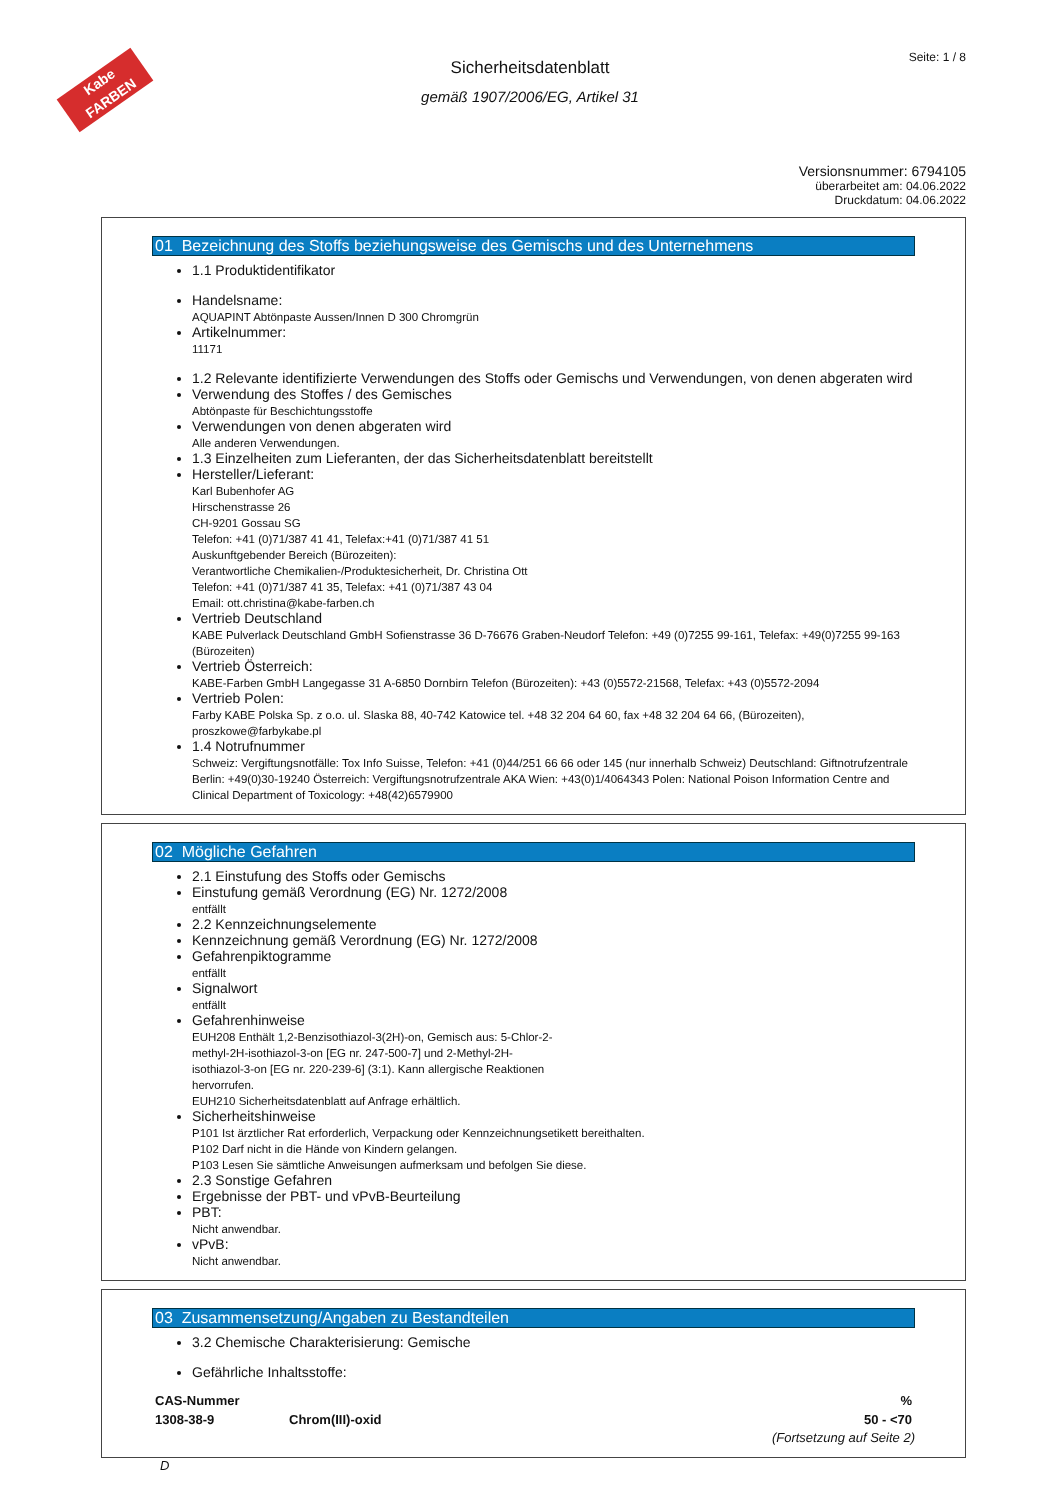Kabe
FARBEN
Seite: 1 / 8
Sicherheitsdatenblatt
gemäß 1907/2006/EG, Artikel 31
Versionsnummer: 6794105
überarbeitet am: 04.06.2022
Druckdatum: 04.06.2022
01 Bezeichnung des Stoffs beziehungsweise des Gemischs und des Unternehmens
1.1 Produktidentifikator
Handelsname:
AQUAPINT Abtönpaste Aussen/Innen D 300 Chromgrün
Artikelnummer:
11171
1.2 Relevante identifizierte Verwendungen des Stoffs oder Gemischs und Verwendungen, von denen abgeraten wird
Verwendung des Stoffes / des Gemisches
Abtönpaste für Beschichtungsstoffe
Verwendungen von denen abgeraten wird
Alle anderen Verwendungen.
1.3 Einzelheiten zum Lieferanten, der das Sicherheitsdatenblatt bereitstellt
Hersteller/Lieferant:
Karl Bubenhofer AG
Hirschenstrasse 26
CH-9201 Gossau SG
Telefon: +41 (0)71/387 41 41, Telefax:+41 (0)71/387 41 51
Auskunftgebender Bereich (Bürozeiten):
Verantwortliche Chemikalien-/Produktesicherheit, Dr. Christina Ott
Telefon: +41 (0)71/387 41 35, Telefax: +41 (0)71/387 43 04
Email: ott.christina@kabe-farben.ch
Vertrieb Deutschland
KABE Pulverlack Deutschland GmbH Sofienstrasse 36 D-76676 Graben-Neudorf Telefon: +49 (0)7255 99-161, Telefax: +49(0)7255 99-163 (Bürozeiten)
Vertrieb Österreich:
KABE-Farben GmbH Langegasse 31 A-6850 Dornbirn Telefon (Bürozeiten): +43 (0)5572-21568, Telefax: +43 (0)5572-2094
Vertrieb Polen:
Farby KABE Polska Sp. z o.o. ul. Slaska 88, 40-742 Katowice tel. +48 32 204 64 60, fax +48 32 204 64 66, (Bürozeiten), proszkowe@farbykabe.pl
1.4 Notrufnummer
Schweiz: Vergiftungsnotfälle: Tox Info Suisse, Telefon: +41 (0)44/251 66 66 oder 145 (nur innerhalb Schweiz) Deutschland: Giftnotrufzentrale Berlin: +49(0)30-19240 Österreich: Vergiftungsnotrufzentrale AKA Wien: +43(0)1/4064343 Polen: National Poison Information Centre and Clinical Department of Toxicology: +48(42)6579900
02 Mögliche Gefahren
2.1 Einstufung des Stoffs oder Gemischs
Einstufung gemäß Verordnung (EG) Nr. 1272/2008
entfällt
2.2 Kennzeichnungselemente
Kennzeichnung gemäß Verordnung (EG) Nr. 1272/2008
Gefahrenpiktogramme
entfällt
Signalwort
entfällt
Gefahrenhinweise
EUH208 Enthält 1,2-Benzisothiazol-3(2H)-on, Gemisch aus: 5-Chlor-2-
methyl-2H-isothiazol-3-on [EG nr. 247-500-7] und 2-Methyl-2H-
isothiazol-3-on [EG nr. 220-239-6] (3:1). Kann allergische Reaktionen
hervorrufen.
EUH210 Sicherheitsdatenblatt auf Anfrage erhältlich.
Sicherheitshinweise
P101 Ist ärztlicher Rat erforderlich, Verpackung oder Kennzeichnungsetikett bereithalten.
P102 Darf nicht in die Hände von Kindern gelangen.
P103 Lesen Sie sämtliche Anweisungen aufmerksam und befolgen Sie diese.
2.3 Sonstige Gefahren
Ergebnisse der PBT- und vPvB-Beurteilung
PBT:
Nicht anwendbar.
vPvB:
Nicht anwendbar.
03 Zusammensetzung/Angaben zu Bestandteilen
3.2 Chemische Charakterisierung: Gemische
Gefährliche Inhaltsstoffe:
| CAS-Nummer | | % |
| --- | --- | --- |
| 1308-38-9 | Chrom(III)-oxid | 50 - <70 |
(Fortsetzung auf Seite 2)
D